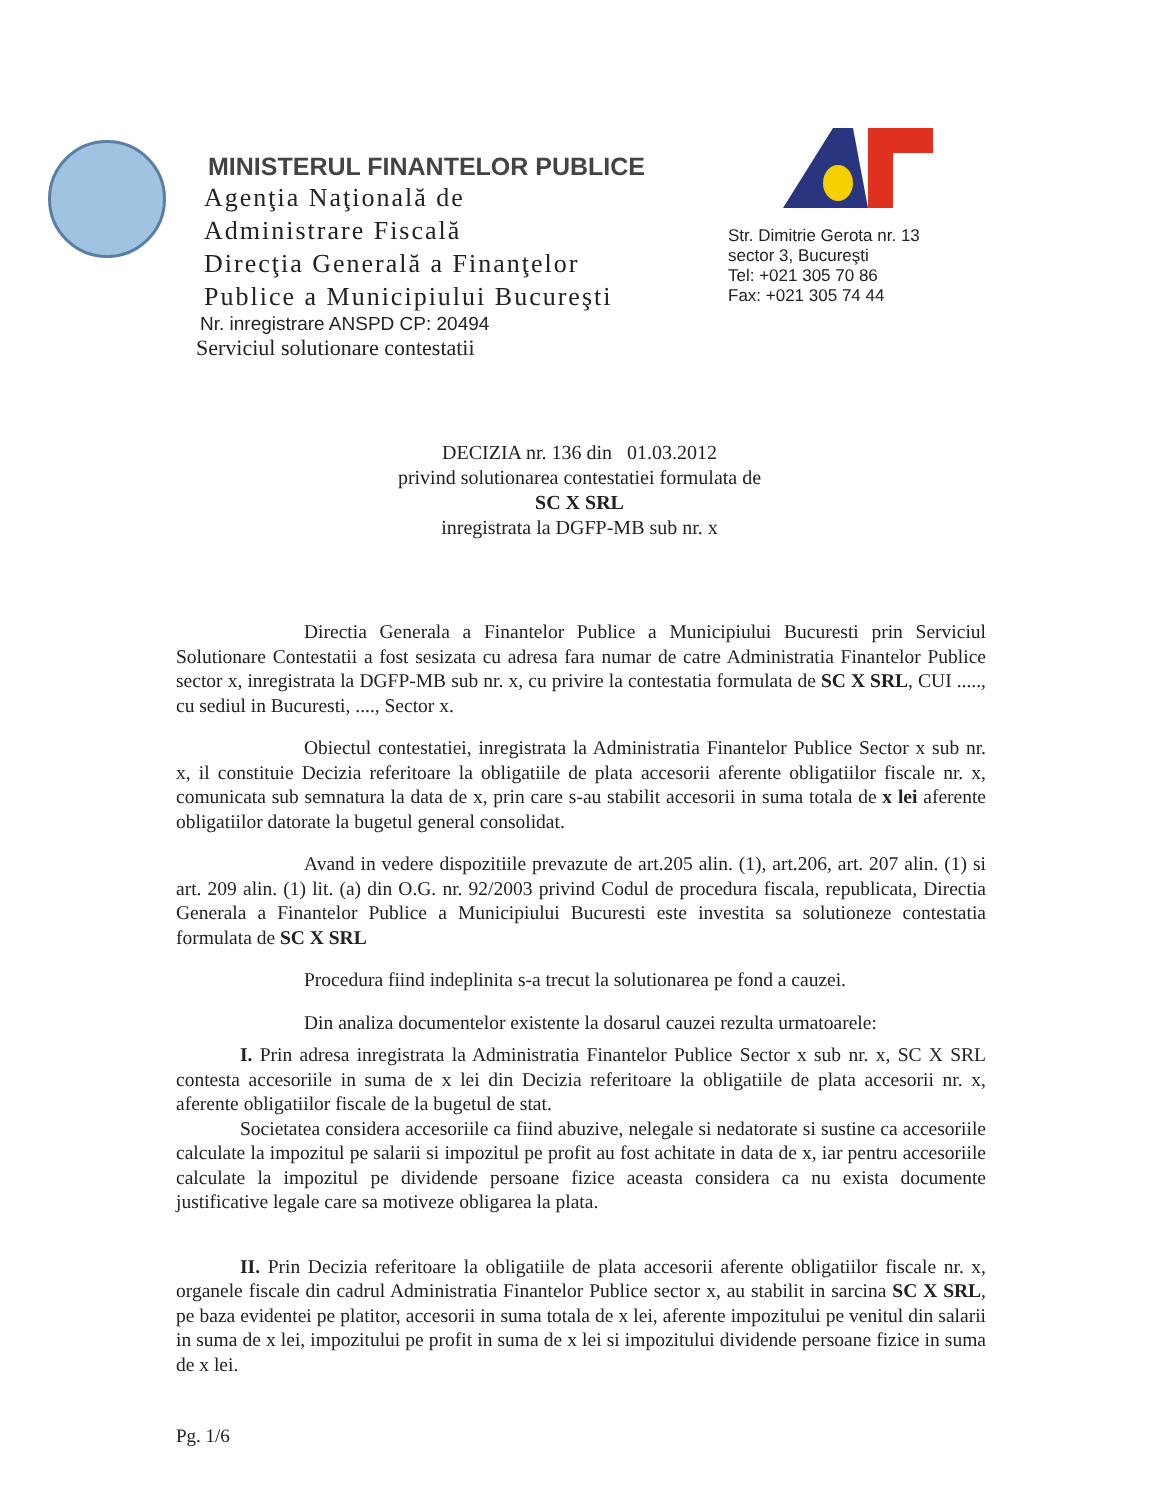MINISTERUL FINANTELOR PUBLICE
Agenţia Naţională de
Administrare Fiscală
Direcţia Generală a Finanţelor
Publice a Municipiului Bucureşti
Nr. inregistrare ANSPD CP: 20494
Serviciul solutionare contestatii
Str. Dimitrie Gerota nr. 13
sector 3, Bucureşti
Tel: +021 305 70 86
Fax: +021 305 74 44
DECIZIA nr. 136 din 01.03.2012
privind solutionarea contestatiei formulata de
SC X SRL
inregistrata la DGFP-MB sub nr. x
Directia Generala a Finantelor Publice a Municipiului Bucuresti prin Serviciul Solutionare Contestatii a fost sesizata cu adresa fara numar de catre Administratia Finantelor Publice sector x, inregistrata la DGFP-MB sub nr. x, cu privire la contestatia formulata de SC X SRL, CUI ....., cu sediul in Bucuresti, ...., Sector x.
Obiectul contestatiei, inregistrata la Administratia Finantelor Publice Sector x sub nr. x, il constituie Decizia referitoare la obligatiile de plata accesorii aferente obligatiilor fiscale nr. x, comunicata sub semnatura la data de x, prin care s-au stabilit accesorii in suma totala de x lei aferente obligatiilor datorate la bugetul general consolidat.
Avand in vedere dispozitiile prevazute de art.205 alin. (1), art.206, art. 207 alin. (1) si art. 209 alin. (1) lit. (a) din O.G. nr. 92/2003 privind Codul de procedura fiscala, republicata, Directia Generala a Finantelor Publice a Municipiului Bucuresti este investita sa solutioneze contestatia formulata de SC X SRL
Procedura fiind indeplinita s-a trecut la solutionarea pe fond a cauzei.
Din analiza documentelor existente la dosarul cauzei rezulta urmatoarele:
I. Prin adresa inregistrata la Administratia Finantelor Publice Sector x sub nr. x, SC X SRL contesta accesoriile in suma de x lei din Decizia referitoare la obligatiile de plata accesorii nr. x, aferente obligatiilor fiscale de la bugetul de stat.
Societatea considera accesoriile ca fiind abuzive, nelegale si nedatorate si sustine ca accesoriile calculate la impozitul pe salarii si impozitul pe profit au fost achitate in data de x, iar pentru accesoriile calculate la impozitul pe dividende persoane fizice aceasta considera ca nu exista documente justificative legale care sa motiveze obligarea la plata.
II. Prin Decizia referitoare la obligatiile de plata accesorii aferente obligatiilor fiscale nr. x, organele fiscale din cadrul Administratia Finantelor Publice sector x, au stabilit in sarcina SC X SRL, pe baza evidentei pe platitor, accesorii in suma totala de x lei, aferente impozitului pe venitul din salarii in suma de x lei, impozitului pe profit in suma de x lei si impozitului dividende persoane fizice in suma de x lei.
Pg. 1/6